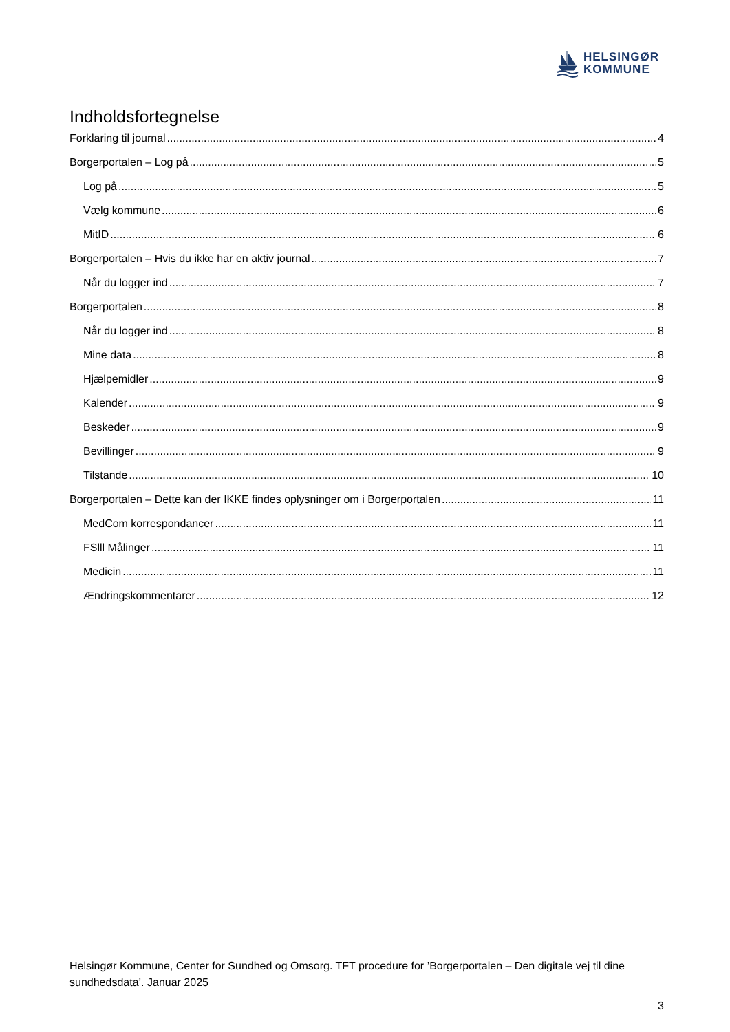HELSINGØR
KOMMUNE
Indholdsfortegnelse
Forklaring til journal 4
Borgerportalen – Log på 5
Log på 5
Vælg kommune 6
MitID 6
Borgerportalen – Hvis du ikke har en aktiv journal 7
Når du logger ind 7
Borgerportalen 8
Når du logger ind 8
Mine data 8
Hjælpemidler 9
Kalender 9
Beskeder 9
Bevillinger 9
Tilstande 10
Borgerportalen – Dette kan der IKKE findes oplysninger om i Borgerportalen 11
MedCom korrespondancer 11
FSlll Målinger 11
Medicin 11
Ændringskommentarer 12
Helsingør Kommune, Center for Sundhed og Omsorg. TFT procedure for ’Borgerportalen – Den digitale vej til dine sundhedsdata’. Januar 2025
3